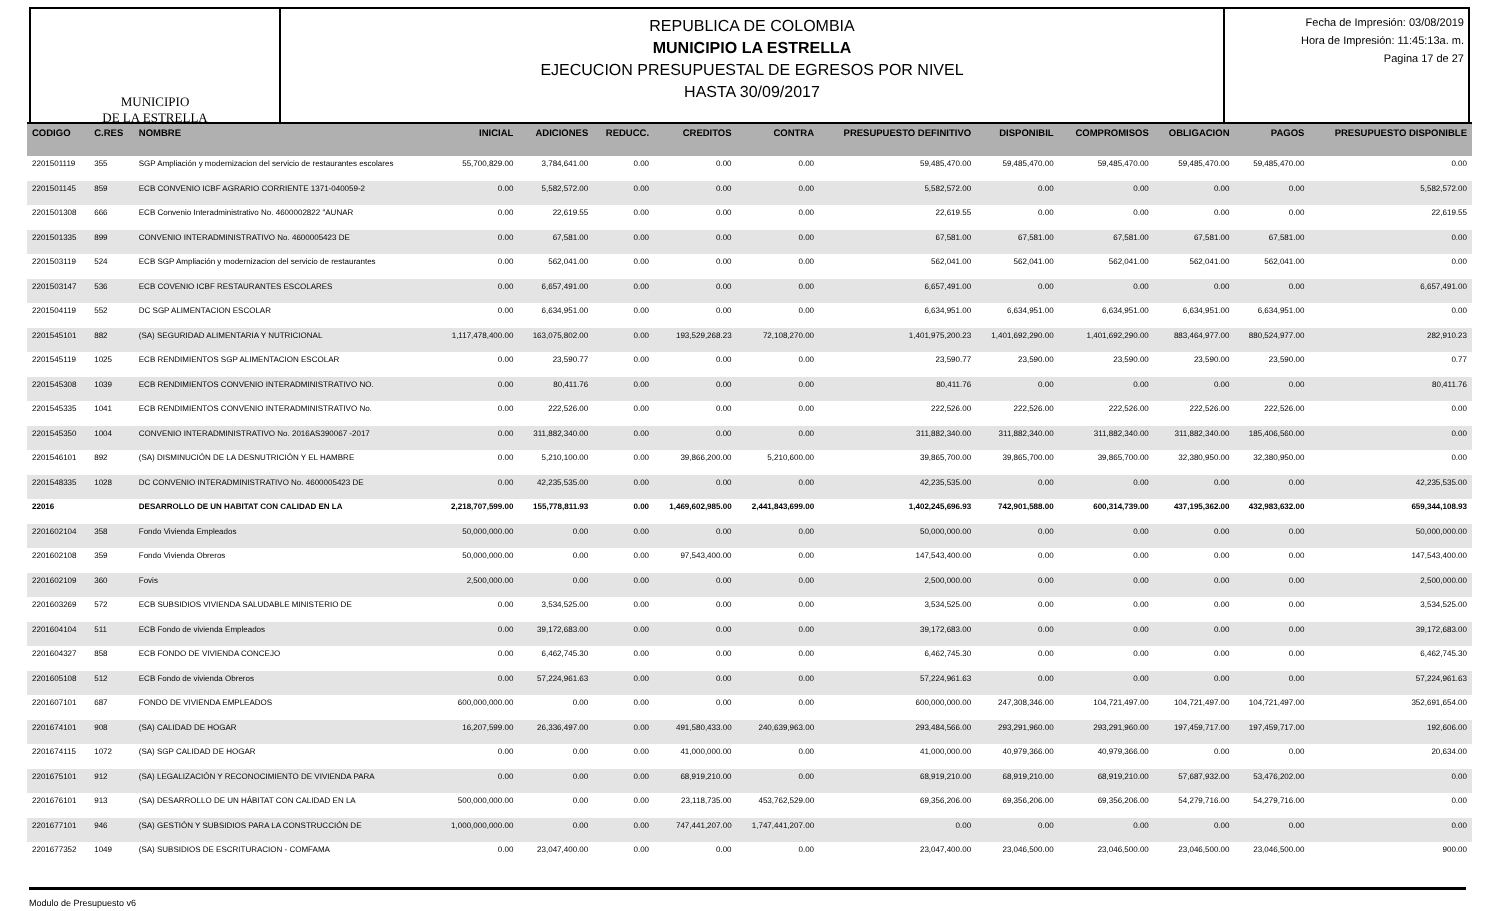MUNICIPIO
DE LA ESTRELLA
REPUBLICA DE COLOMBIA
MUNICIPIO LA ESTRELLA
EJECUCION PRESUPUESTAL DE EGRESOS POR NIVEL
HASTA 30/09/2017
Fecha de Impresión: 03/08/2019
Hora de Impresión: 11:45:13a. m.
Pagina 17 de 27
| CODIGO | C.RES | NOMBRE | INICIAL | ADICIONES | REDUCC. | CREDITOS | CONTRA | PRESUPUESTO DEFINITIVO | DISPONIBIL | COMPROMISOS | OBLIGACION | PAGOS | PRESUPUESTO DISPONIBLE |
| --- | --- | --- | --- | --- | --- | --- | --- | --- | --- | --- | --- | --- | --- |
| 2201501119 | 355 | SGP Ampliación y modernizacion del servicio de restaurantes escolares | 55,700,829.00 | 3,784,641.00 | 0.00 | 0.00 | 0.00 | 59,485,470.00 | 59,485,470.00 | 59,485,470.00 | 59,485,470.00 | 59,485,470.00 | 0.00 |
| 2201501145 | 859 | ECB CONVENIO ICBF AGRARIO CORRIENTE 1371-040059-2 | 0.00 | 5,582,572.00 | 0.00 | 0.00 | 0.00 | 5,582,572.00 | 0.00 | 0.00 | 0.00 | 0.00 | 5,582,572.00 |
| 2201501308 | 666 | ECB Convenio Interadministrativo No. 4600002822 "AUNAR | 0.00 | 22,619.55 | 0.00 | 0.00 | 0.00 | 22,619.55 | 0.00 | 0.00 | 0.00 | 0.00 | 22,619.55 |
| 2201501335 | 899 | CONVENIO INTERADMINISTRATIVO No. 4600005423 DE | 0.00 | 67,581.00 | 0.00 | 0.00 | 0.00 | 67,581.00 | 67,581.00 | 67,581.00 | 67,581.00 | 67,581.00 | 0.00 |
| 2201503119 | 524 | ECB SGP Ampliación y modernizacion del servicio de restaurantes | 0.00 | 562,041.00 | 0.00 | 0.00 | 0.00 | 562,041.00 | 562,041.00 | 562,041.00 | 562,041.00 | 562,041.00 | 0.00 |
| 2201503147 | 536 | ECB COVENIO ICBF RESTAURANTES ESCOLARES | 0.00 | 6,657,491.00 | 0.00 | 0.00 | 0.00 | 6,657,491.00 | 0.00 | 0.00 | 0.00 | 0.00 | 6,657,491.00 |
| 2201504119 | 552 | DC SGP ALIMENTACION ESCOLAR | 0.00 | 6,634,951.00 | 0.00 | 0.00 | 0.00 | 6,634,951.00 | 6,634,951.00 | 6,634,951.00 | 6,634,951.00 | 6,634,951.00 | 0.00 |
| 2201545101 | 882 | (SA) SEGURIDAD ALIMENTARIA Y NUTRICIONAL | 1,117,478,400.00 | 163,075,802.00 | 0.00 | 193,529,268.23 | 72,108,270.00 | 1,401,975,200.23 | 1,401,692,290.00 | 1,401,692,290.00 | 883,464,977.00 | 880,524,977.00 | 282,910.23 |
| 2201545119 | 1025 | ECB RENDIMIENTOS SGP ALIMENTACION ESCOLAR | 0.00 | 23,590.77 | 0.00 | 0.00 | 0.00 | 23,590.77 | 23,590.00 | 23,590.00 | 23,590.00 | 23,590.00 | 0.77 |
| 2201545308 | 1039 | ECB RENDIMIENTOS CONVENIO INTERADMINISTRATIVO NO. | 0.00 | 80,411.76 | 0.00 | 0.00 | 0.00 | 80,411.76 | 0.00 | 0.00 | 0.00 | 0.00 | 80,411.76 |
| 2201545335 | 1041 | ECB RENDIMIENTOS CONVENIO INTERADMINISTRATIVO No. | 0.00 | 222,526.00 | 0.00 | 0.00 | 0.00 | 222,526.00 | 222,526.00 | 222,526.00 | 222,526.00 | 222,526.00 | 0.00 |
| 2201545350 | 1004 | CONVENIO INTERADMINISTRATIVO No. 2016AS390067 -2017 | 0.00 | 311,882,340.00 | 0.00 | 0.00 | 0.00 | 311,882,340.00 | 311,882,340.00 | 311,882,340.00 | 311,882,340.00 | 185,406,560.00 | 0.00 |
| 2201546101 | 892 | (SA) DISMINUCIÓN DE LA DESNUTRICIÓN Y EL HAMBRE | 0.00 | 5,210,100.00 | 0.00 | 39,866,200.00 | 5,210,600.00 | 39,865,700.00 | 39,865,700.00 | 39,865,700.00 | 32,380,950.00 | 32,380,950.00 | 0.00 |
| 2201548335 | 1028 | DC CONVENIO INTERADMINISTRATIVO No. 4600005423 DE | 0.00 | 42,235,535.00 | 0.00 | 0.00 | 0.00 | 42,235,535.00 | 0.00 | 0.00 | 0.00 | 0.00 | 42,235,535.00 |
| 22016 | | DESARROLLO DE UN HABITAT CON CALIDAD EN LA | 2,218,707,599.00 | 155,778,811.93 | 0.00 | 1,469,602,985.00 | 2,441,843,699.00 | 1,402,245,696.93 | 742,901,588.00 | 600,314,739.00 | 437,195,362.00 | 432,983,632.00 | 659,344,108.93 |
| 2201602104 | 358 | Fondo Vivienda Empleados | 50,000,000.00 | 0.00 | 0.00 | 0.00 | 0.00 | 50,000,000.00 | 0.00 | 0.00 | 0.00 | 0.00 | 50,000,000.00 |
| 2201602108 | 359 | Fondo Vivienda Obreros | 50,000,000.00 | 0.00 | 0.00 | 97,543,400.00 | 0.00 | 147,543,400.00 | 0.00 | 0.00 | 0.00 | 0.00 | 147,543,400.00 |
| 2201602109 | 360 | Fovis | 2,500,000.00 | 0.00 | 0.00 | 0.00 | 0.00 | 2,500,000.00 | 0.00 | 0.00 | 0.00 | 0.00 | 2,500,000.00 |
| 2201603269 | 572 | ECB SUBSIDIOS VIVIENDA SALUDABLE MINISTERIO DE | 0.00 | 3,534,525.00 | 0.00 | 0.00 | 0.00 | 3,534,525.00 | 0.00 | 0.00 | 0.00 | 0.00 | 3,534,525.00 |
| 2201604104 | 511 | ECB Fondo de vivienda Empleados | 0.00 | 39,172,683.00 | 0.00 | 0.00 | 0.00 | 39,172,683.00 | 0.00 | 0.00 | 0.00 | 0.00 | 39,172,683.00 |
| 2201604327 | 858 | ECB FONDO DE VIVIENDA CONCEJO | 0.00 | 6,462,745.30 | 0.00 | 0.00 | 0.00 | 6,462,745.30 | 0.00 | 0.00 | 0.00 | 0.00 | 6,462,745.30 |
| 2201605108 | 512 | ECB Fondo de vivienda Obreros | 0.00 | 57,224,961.63 | 0.00 | 0.00 | 0.00 | 57,224,961.63 | 0.00 | 0.00 | 0.00 | 0.00 | 57,224,961.63 |
| 2201607101 | 687 | FONDO DE VIVIENDA EMPLEADOS | 600,000,000.00 | 0.00 | 0.00 | 0.00 | 0.00 | 600,000,000.00 | 247,308,346.00 | 104,721,497.00 | 104,721,497.00 | 104,721,497.00 | 352,691,654.00 |
| 2201674101 | 908 | (SA) CALIDAD DE HOGAR | 16,207,599.00 | 26,336,497.00 | 0.00 | 491,580,433.00 | 240,639,963.00 | 293,484,566.00 | 293,291,960.00 | 293,291,960.00 | 197,459,717.00 | 197,459,717.00 | 192,606.00 |
| 2201674115 | 1072 | (SA) SGP CALIDAD DE HOGAR | 0.00 | 0.00 | 0.00 | 41,000,000.00 | 0.00 | 41,000,000.00 | 40,979,366.00 | 40,979,366.00 | 0.00 | 0.00 | 20,634.00 |
| 2201675101 | 912 | (SA) LEGALIZACIÓN Y RECONOCIMIENTO DE VIVIENDA PARA | 0.00 | 0.00 | 0.00 | 68,919,210.00 | 0.00 | 68,919,210.00 | 68,919,210.00 | 68,919,210.00 | 57,687,932.00 | 53,476,202.00 | 0.00 |
| 2201676101 | 913 | (SA) DESARROLLO DE UN HÁBITAT CON CALIDAD EN LA | 500,000,000.00 | 0.00 | 0.00 | 23,118,735.00 | 453,762,529.00 | 69,356,206.00 | 69,356,206.00 | 69,356,206.00 | 54,279,716.00 | 54,279,716.00 | 0.00 |
| 2201677101 | 946 | (SA) GESTIÓN Y SUBSIDIOS PARA LA CONSTRUCCIÓN DE | 1,000,000,000.00 | 0.00 | 0.00 | 747,441,207.00 | 1,747,441,207.00 | 0.00 | 0.00 | 0.00 | 0.00 | 0.00 | 0.00 |
| 2201677352 | 1049 | (SA) SUBSIDIOS DE ESCRITURACION - COMFAMA | 0.00 | 23,047,400.00 | 0.00 | 0.00 | 0.00 | 23,047,400.00 | 23,046,500.00 | 23,046,500.00 | 23,046,500.00 | 23,046,500.00 | 900.00 |
Modulo de Presupuesto v6